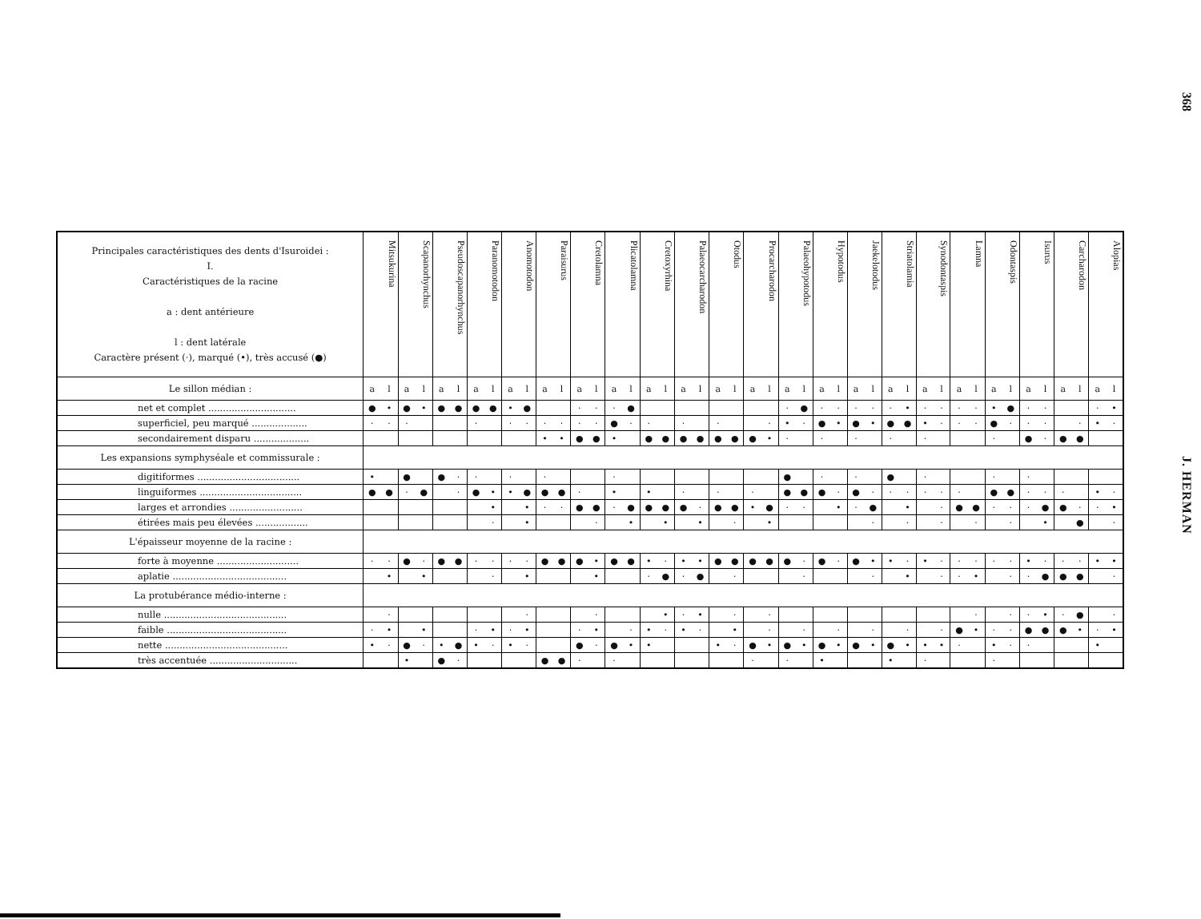| Principales caractéristiques des dents d'Isuroidei : I. Caractéristiques de la racine a : dent antérieure l : dent latérale Caractère présent (·), marqué (•), très accusé (●) | Mitsukurina | | Scapanorhynchus | | Pseudoscapanorhynchus | | Paranomotodon | | Anomotodon | | Paraisurus | | Cretolamna | | Plicatolamna | | Cretoxyrhina | | Palaeocarcharodon | | Otodus | | Procarcharodon | | Palaeohypotodus | | Hypotodus | | Jaekelotodus | | Striatolamia | | Synodontaspis | | Lamna | | Odontaspis | | Isurus | | Carcharodon | | Alopias | |
| --- | --- | --- | --- | --- | --- | --- | --- | --- | --- | --- | --- | --- | --- | --- | --- | --- | --- | --- | --- | --- | --- | --- | --- | --- | --- | --- | --- | --- | --- | --- | --- | --- | --- | --- | --- | --- | --- | --- | --- | --- | --- | --- | --- | --- |
| Le sillon médian : | a | l | a | l | a | l | a | l | a | l | a | l | a | l | a | l | a | l | a | l | a | l | a | l | a | l | a | l | a | l | a | l | a | l | a | l | a | l | a | l | a | l | a | l |
| net et complet .............................. | ● | • | ● | • | ● | ● | ● | ● | • | ● | | | · | · | · | ● | | | | | | | | | · | ● | · | · | · | · | · | • | · | · | · | · | • | ● | · | · | | | · | • |
| superficiel, peu marqué ................... | · | · | · | | | | · | | · | · | · | · | · | · | ● | · | · | | · | | · | | | · | • | · | ● | • | ● | • | ● | ● | • | · | · | · | ● | · | · | · | | · | • | · |
| secondairement disparu ................... | | | | | | | | | | | • | • | ● | ● | • | | ● | ● | ● | ● | ● | ● | ● | • | · | | · | | · | | · | | · | | | | · | | ● | · | ● | ● | | |
| Les expansions symphyséale et commissurale : | | | | | | | | | | | | | | | | | | | | | | | | | | | | | | | | | | | | | | | | | | | | |
| digitiformes ................................... | • | | ● | | ● | · | · | | · | | · | | | | · | | | | | | | | | | ● | | · | | · | | ● | | · | | | | · | | · | | | | | |
| linguiformes ................................... | ● | ● | · | ● | | · | ● | • | • | ● | ● | ● | · | | • | | • | | · | | · | | · | | ● | ● | ● | · | ● | · | · | · | · | · | · | | ● | ● | · | · | · | | • | · |
| larges et arrondies ......................... | | | | | | | | • | | • | · | · | ● | ● | · | ● | ● | ● | ● | · | ● | ● | • | ● | · | · | | • | · | ● | | • | | · | ● | ● | · | · | · | ● | ● | · | · | • |
| étirées mais peu élevées .................. | | | | | | | | · | | • | | | | · | | • | | • | | • | | · | | • | | | | | | · | | · | | · | | · | | · | | • | | ● | | · |
| L'épaisseur moyenne de la racine : | | | | | | | | | | | | | | | | | | | | | | | | | | | | | | | | | | | | | | | | | | | | |
| forte à moyenne ............................ | · | · | ● | · | ● | ● | · | · | · | · | ● | ● | ● | • | ● | ● | • | · | • | • | ● | ● | ● | ● | ● | · | ● | · | ● | • | • | · | • | · | · | · | · | · | • | · | · | · | • | • |
| aplatie ....................................... | | • | | • | | | | · | | • | | | | • | | | · | ● | · | ● | | · | | | | · | | | | · | | • | | · | · | • | | · | · | ● | ● | ● | | · |
| La protubérance médio-interne : | | | | | | | | | | | | | | | | | | | | | | | | | | | | | | | | | | | | | | | | | | | | |
| nulle .......................................... | | · | | | | | | | | · | | | | · | | | | • | · | • | | · | | · | | | | | | | | | | | | · | | · | · | • | · | ● | | · |
| faible ......................................... | · | • | | • | | | · | • | · | • | | | · | • | | · | • | · | • | · | | • | | · | | · | | · | | · | | · | | · | ● | • | · | · | ● | ● | ● | • | · | • |
| nette .......................................... | • | · | ● | · | • | ● | • | · | • | · | | | ● | · | ● | • | • | | | | • | · | ● | • | ● | • | ● | • | ● | • | ● | • | • | • | · | | • | · | · | | | | • | |
| très accentuée .............................. | | | • | | ● | · | | | | | ● | ● | · | | · | | | | | | | | · | | · | | • | | | | • | | · | | | | · | | | | | | | |
368
J. HERMAN